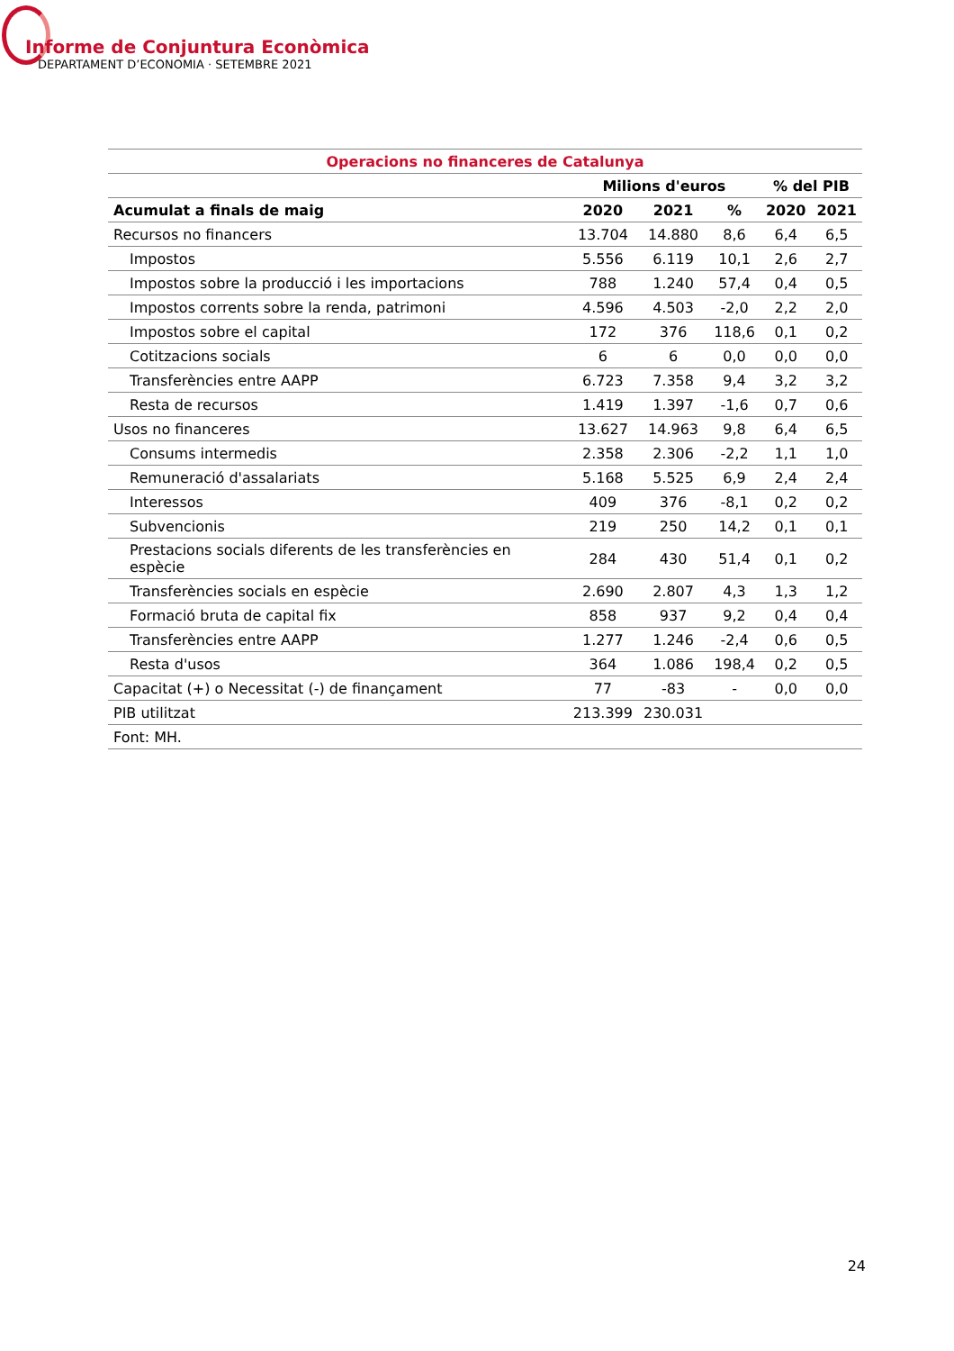Informe de Conjuntura Econòmica
DEPARTAMENT D’ECONOMIA · SETEMBRE 2021
| Operacions no financeres de Catalunya | | | | | |
| --- | --- | --- | --- | --- | --- |
| | Milions d'euros | | | % del PIB | |
| Acumulat a finals de maig | 2020 | 2021 | % | 2020 | 2021 |
| Recursos no financers | 13.704 | 14.880 | 8,6 | 6,4 | 6,5 |
| Impostos | 5.556 | 6.119 | 10,1 | 2,6 | 2,7 |
| Impostos sobre la producció i les importacions | 788 | 1.240 | 57,4 | 0,4 | 0,5 |
| Impostos corrents sobre la renda, patrimoni | 4.596 | 4.503 | -2,0 | 2,2 | 2,0 |
| Impostos sobre el capital | 172 | 376 | 118,6 | 0,1 | 0,2 |
| Cotitzacions socials | 6 | 6 | 0,0 | 0,0 | 0,0 |
| Transferències entre AAPP | 6.723 | 7.358 | 9,4 | 3,2 | 3,2 |
| Resta de recursos | 1.419 | 1.397 | -1,6 | 0,7 | 0,6 |
| Usos no financeres | 13.627 | 14.963 | 9,8 | 6,4 | 6,5 |
| Consums intermedis | 2.358 | 2.306 | -2,2 | 1,1 | 1,0 |
| Remuneració d'assalariats | 5.168 | 5.525 | 6,9 | 2,4 | 2,4 |
| Interessos | 409 | 376 | -8,1 | 0,2 | 0,2 |
| Subvencionis | 219 | 250 | 14,2 | 0,1 | 0,1 |
| Prestacions socials diferents de les transferències en espècie | 284 | 430 | 51,4 | 0,1 | 0,2 |
| Transferències socials en espècie | 2.690 | 2.807 | 4,3 | 1,3 | 1,2 |
| Formació bruta de capital fix | 858 | 937 | 9,2 | 0,4 | 0,4 |
| Transferències entre AAPP | 1.277 | 1.246 | -2,4 | 0,6 | 0,5 |
| Resta d'usos | 364 | 1.086 | 198,4 | 0,2 | 0,5 |
| Capacitat (+) o Necessitat (-) de finançament | 77 | -83 | - | 0,0 | 0,0 |
| PIB utilitzat | 213.399 | 230.031 | | | |
| Font: MH. | | | | | |
24